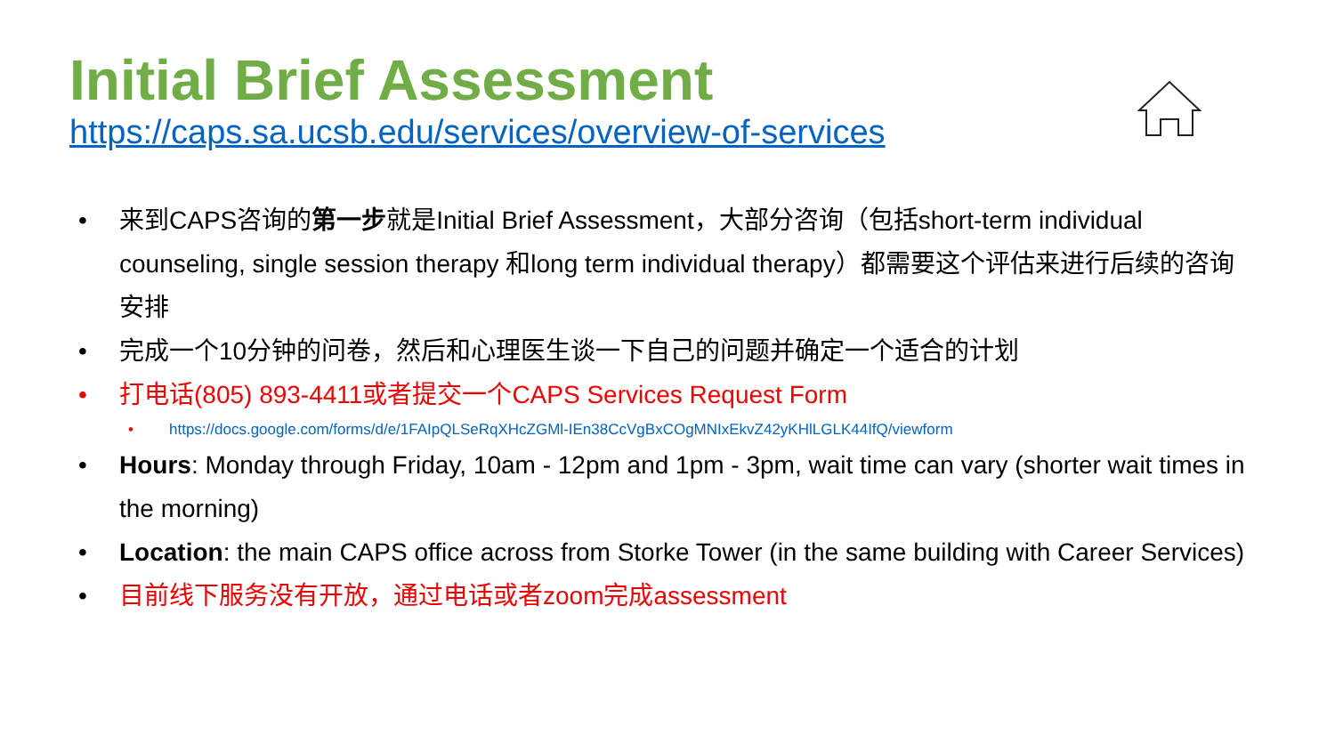Initial Brief Assessment
https://caps.sa.ucsb.edu/services/overview-of-services
• 来到CAPS咨询的第一步就是Initial Brief Assessment，大部分咨询（包括short-term individual counseling, single session therapy 和long term individual therapy）都需要这个评估来进行后续的咨询安排
• 完成一个10分钟的问卷，然后和心理医生谈一下自己的问题并确定一个适合的计划
• 打电话(805) 893-4411或者提交一个CAPS Services Request Form
• https://docs.google.com/forms/d/e/1FAIpQLSeRqXHcZGMl-IEn38CcVgBxCOgMNIxEkvZ42yKHlLGLK44IfQ/viewform
• Hours: Monday through Friday, 10am - 12pm and 1pm - 3pm, wait time can vary (shorter wait times in the morning)
• Location: the main CAPS office across from Storke Tower (in the same building with Career Services)
• 目前线下服务没有开放，通过电话或者zoom完成assessment